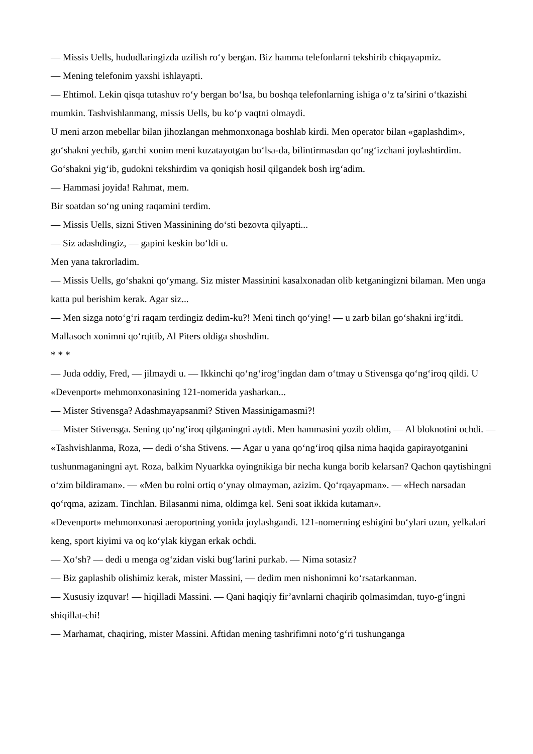— Missis Uells, hududlaringizda uzilish ro‘y bergan. Biz hamma telefonlarni tekshirib chiqayapmiz.
— Mening telefonim yaxshi ishlayapti.
— Ehtimol. Lekin qisqa tutashuv ro‘y bergan bo‘lsa, bu boshqa telefonlarning ishiga o‘z ta’sirini o‘tkazishi mumkin. Tashvishlanmang, missis Uells, bu ko‘p vaqtni olmaydi.
U meni arzon mebellar bilan jihozlangan mehmonxonaga boshlab kirdi. Men operator bilan «gaplashdim», go‘shakni yechib, garchi xonim meni kuzatayotgan bo‘lsa-da, bilintirmasdan qo‘ng‘izchani joylashtirdim. Go‘shakni yig‘ib, gudokni tekshirdim va qoniqish hosil qilgandek bosh irg‘adim.
— Hammasi joyida! Rahmat, mem.
Bir soatdan so‘ng uning raqamini terdim.
— Missis Uells, sizni Stiven Massinining do‘sti bezovta qilyapti...
— Siz adashdingiz, — gapini keskin bo‘ldi u.
Men yana takrorladim.
— Missis Uells, go‘shakni qo‘ymang. Siz mister Massinini kasalxonadan olib ketganingizni bilaman. Men unga katta pul berishim kerak. Agar siz...
— Men sizga noto‘g‘ri raqam terdingiz dedim-ku?! Meni tinch qo‘ying! — u zarb bilan go‘shakni irg‘itdi.
Mallasoch xonimni qo‘rqitib, Al Piters oldiga shoshdim.
* * *
— Juda oddiy, Fred, — jilmaydi u. — Ikkinchi qo‘ng‘irog‘ingdan dam o‘tmay u Stivensga qo‘ng‘iroq qildi. U «Devenport» mehmonxonasining 121-nomerida yasharkan...
— Mister Stivensga? Adashmayapsanmi? Stiven Massinigamasmi?!
— Mister Stivensga. Sening qo‘ng‘iroq qilganingni aytdi. Men hammasini yozib oldim, — Al bloknotini ochdi. — «Tashvishlanma, Roza, — dedi o‘sha Stivens. — Agar u yana qo‘ng‘iroq qilsa nima haqida gapirayotganini tushunmaganingni ayt. Roza, balkim Nyuarkka oyingnikiga bir necha kunga borib kelarsan? Qachon qaytishingni o‘zim bildiraman». — «Men bu rolni ortiq o‘ynay olmayman, azizim. Qo‘rqayapman». — «Hech narsadan qo‘rqma, azizam. Tinchlan. Bilasanmi nima, oldimga kel. Seni soat ikkida kutaman».
«Devenport» mehmonxonasi aeroportning yonida joylashgandi. 121-nomerning eshigini bo‘ylari uzun, yelkalari keng, sport kiyimi va oq ko‘ylak kiygan erkak ochdi.
— Xo‘sh? — dedi u menga og‘zidan viski bug‘larini purkab. — Nima sotasiz?
— Biz gaplashib olishimiz kerak, mister Massini, — dedim men nishonimni ko‘rsatarkanman.
— Xususiy izquvar! — hiqilladi Massini. — Qani haqiqiy fir’avnlarni chaqirib qolmasimdan, tuyo-g‘ingni shiqillat-chi!
— Marhamat, chaqiring, mister Massini. Aftidan mening tashrifimni noto‘g‘ri tushunganga